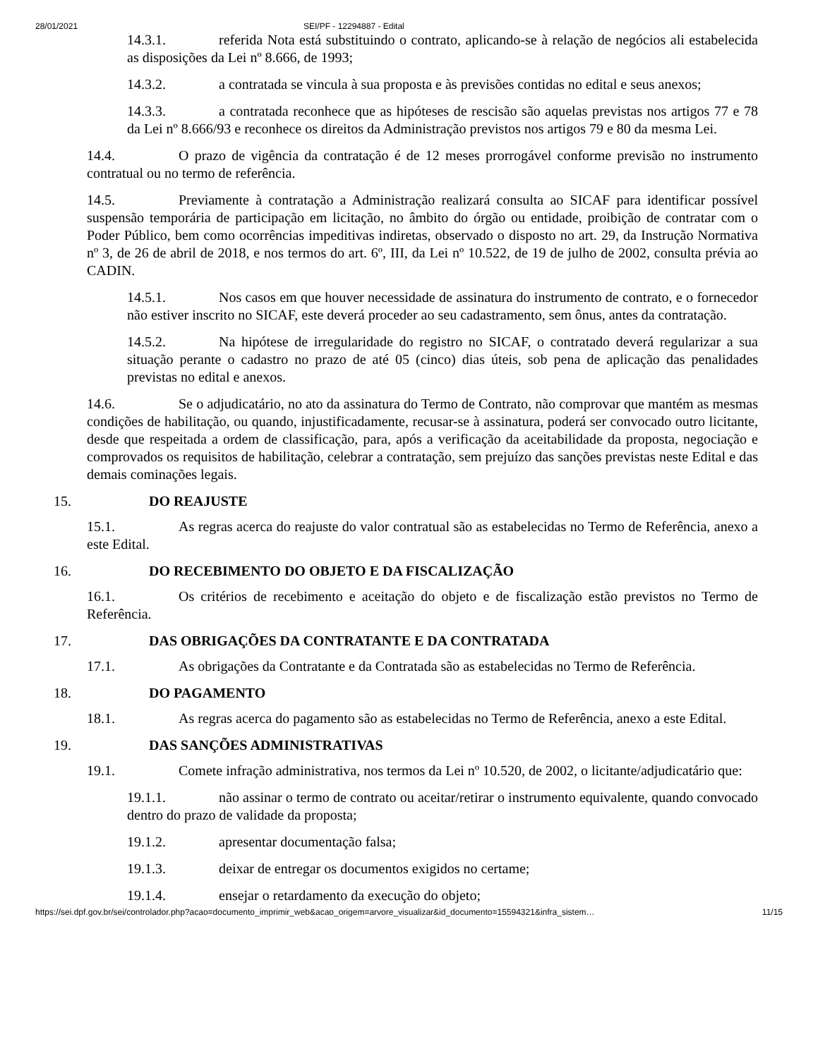28/01/2021 SEI/PF - 12294887 - Edital
14.3.1. referida Nota está substituindo o contrato, aplicando-se à relação de negócios ali estabelecida as disposições da Lei nº 8.666, de 1993;
14.3.2. a contratada se vincula à sua proposta e às previsões contidas no edital e seus anexos;
14.3.3. a contratada reconhece que as hipóteses de rescisão são aquelas previstas nos artigos 77 e 78 da Lei nº 8.666/93 e reconhece os direitos da Administração previstos nos artigos 79 e 80 da mesma Lei.
14.4. O prazo de vigência da contratação é de 12 meses prorrogável conforme previsão no instrumento contratual ou no termo de referência.
14.5. Previamente à contratação a Administração realizará consulta ao SICAF para identificar possível suspensão temporária de participação em licitação, no âmbito do órgão ou entidade, proibição de contratar com o Poder Público, bem como ocorrências impeditivas indiretas, observado o disposto no art. 29, da Instrução Normativa nº 3, de 26 de abril de 2018, e nos termos do art. 6º, III, da Lei nº 10.522, de 19 de julho de 2002, consulta prévia ao CADIN.
14.5.1. Nos casos em que houver necessidade de assinatura do instrumento de contrato, e o fornecedor não estiver inscrito no SICAF, este deverá proceder ao seu cadastramento, sem ônus, antes da contratação.
14.5.2. Na hipótese de irregularidade do registro no SICAF, o contratado deverá regularizar a sua situação perante o cadastro no prazo de até 05 (cinco) dias úteis, sob pena de aplicação das penalidades previstas no edital e anexos.
14.6. Se o adjudicatário, no ato da assinatura do Termo de Contrato, não comprovar que mantém as mesmas condições de habilitação, ou quando, injustificadamente, recusar-se à assinatura, poderá ser convocado outro licitante, desde que respeitada a ordem de classificação, para, após a verificação da aceitabilidade da proposta, negociação e comprovados os requisitos de habilitação, celebrar a contratação, sem prejuízo das sanções previstas neste Edital e das demais cominações legais.
15. DO REAJUSTE
15.1. As regras acerca do reajuste do valor contratual são as estabelecidas no Termo de Referência, anexo a este Edital.
16. DO RECEBIMENTO DO OBJETO E DA FISCALIZAÇÃO
16.1. Os critérios de recebimento e aceitação do objeto e de fiscalização estão previstos no Termo de Referência.
17. DAS OBRIGAÇÕES DA CONTRATANTE E DA CONTRATADA
17.1. As obrigações da Contratante e da Contratada são as estabelecidas no Termo de Referência.
18. DO PAGAMENTO
18.1. As regras acerca do pagamento são as estabelecidas no Termo de Referência, anexo a este Edital.
19. DAS SANÇÕES ADMINISTRATIVAS
19.1. Comete infração administrativa, nos termos da Lei nº 10.520, de 2002, o licitante/adjudicatário que:
19.1.1. não assinar o termo de contrato ou aceitar/retirar o instrumento equivalente, quando convocado dentro do prazo de validade da proposta;
19.1.2. apresentar documentação falsa;
19.1.3. deixar de entregar os documentos exigidos no certame;
19.1.4. ensejar o retardamento da execução do objeto;
https://sei.dpf.gov.br/sei/controlador.php?acao=documento_imprimir_web&acao_origem=arvore_visualizar&id_documento=15594321&infra_sistem… 11/15